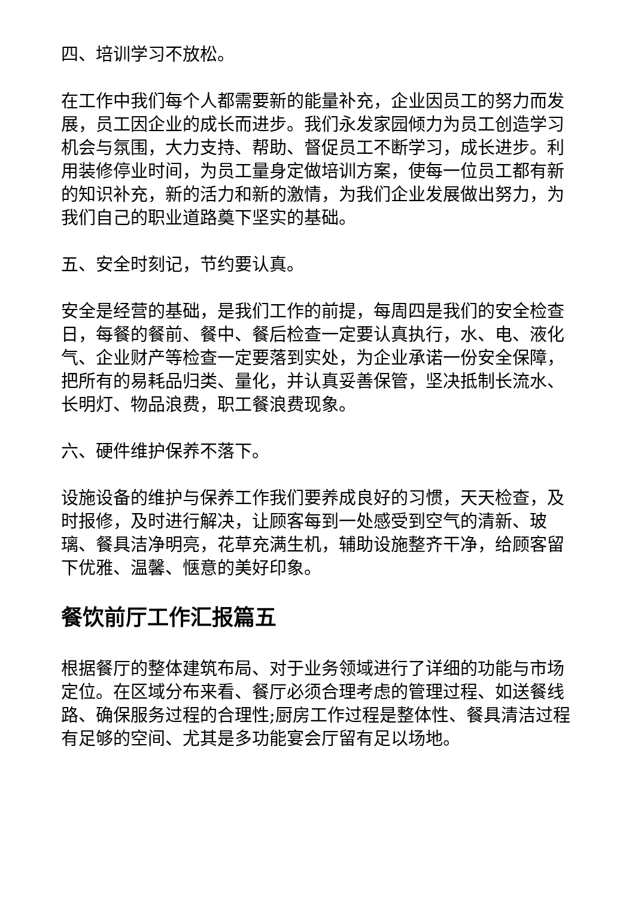四、培训学习不放松。
在工作中我们每个人都需要新的能量补充，企业因员工的努力而发展，员工因企业的成长而进步。我们永发家园倾力为员工创造学习机会与氛围，大力支持、帮助、督促员工不断学习，成长进步。利用装修停业时间，为员工量身定做培训方案，使每一位员工都有新的知识补充，新的活力和新的激情，为我们企业发展做出努力，为我们自己的职业道路奠下坚实的基础。
五、安全时刻记，节约要认真。
安全是经营的基础，是我们工作的前提，每周四是我们的安全检查日，每餐的餐前、餐中、餐后检查一定要认真执行，水、电、液化气、企业财产等检查一定要落到实处，为企业承诺一份安全保障，把所有的易耗品归类、量化，并认真妥善保管，坚决抵制长流水、长明灯、物品浪费，职工餐浪费现象。
六、硬件维护保养不落下。
设施设备的维护与保养工作我们要养成良好的习惯，天天检查，及时报修，及时进行解决，让顾客每到一处感受到空气的清新、玻璃、餐具洁净明亮，花草充满生机，辅助设施整齐干净，给顾客留下优雅、温馨、惬意的美好印象。
餐饮前厅工作汇报篇五
根据餐厅的整体建筑布局、对于业务领域进行了详细的功能与市场定位。在区域分布来看、餐厅必须合理考虑的管理过程、如送餐线路、确保服务过程的合理性;厨房工作过程是整体性、餐具清洁过程有足够的空间、尤其是多功能宴会厅留有足以场地。